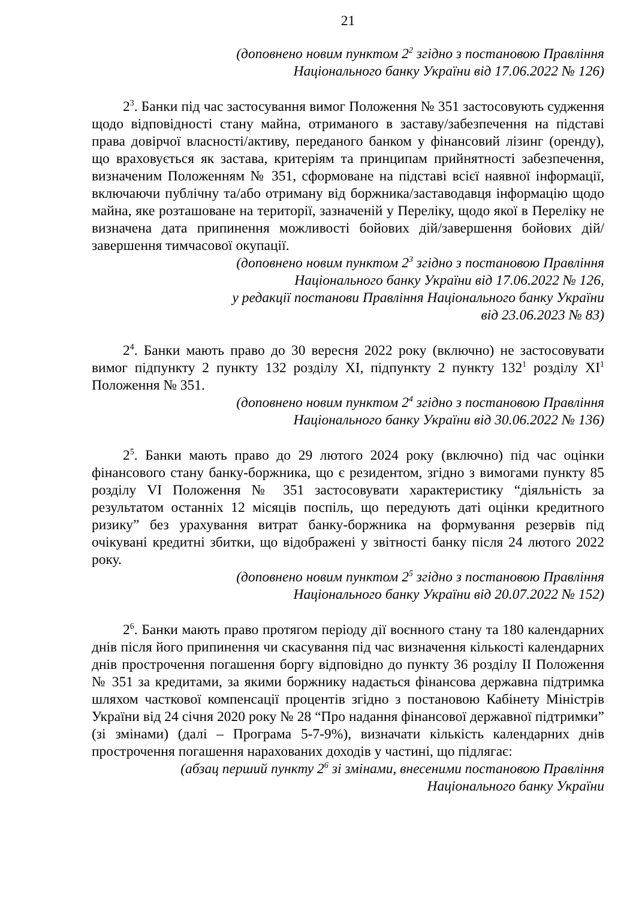21
(доповнено новим пунктом 2<sup>2</sup> згідно з постановою Правління
Національного банку України від 17.06.2022 № 126)
2<sup>3</sup>. Банки під час застосування вимог Положення № 351 застосовують судження щодо відповідності стану майна, отриманого в заставу/забезпечення на підставі права довірчої власності/активу, переданого банком у фінансовий лізинг (оренду), що враховується як застава, критеріям та принципам прийнятності забезпечення, визначеним Положенням № 351, сформоване на підставі всієї наявної інформації, включаючи публічну та/або отриману від боржника/заставодавця інформацію щодо майна, яке розташоване на території, зазначеній у Переліку, щодо якої в Переліку не визначена дата припинення можливості бойових дій/завершення бойових дій/завершення тимчасової окупації.
(доповнено новим пунктом 2<sup>3</sup> згідно з постановою Правління
Національного банку України від 17.06.2022 № 126,
у редакції постанови Правління Національного банку України
від 23.06.2023 № 83)
2<sup>4</sup>. Банки мають право до 30 вересня 2022 року (включно) не застосовувати вимог підпункту 2 пункту 132 розділу XI, підпункту 2 пункту 132<sup>1</sup> розділу XI<sup>1</sup> Положення № 351.
(доповнено новим пунктом 2<sup>4</sup> згідно з постановою Правління
Національного банку України від 30.06.2022 № 136)
2<sup>5</sup>. Банки мають право до 29 лютого 2024 року (включно) під час оцінки фінансового стану банку-боржника, що є резидентом, згідно з вимогами пункту 85 розділу VI Положення № 351 застосовувати характеристику “діяльність за результатом останніх 12 місяців поспіль, що передують даті оцінки кредитного ризику” без урахування витрат банку-боржника на формування резервів під очікувані кредитні збитки, що відображені у звітності банку після 24 лютого 2022 року.
(доповнено новим пунктом 2<sup>5</sup> згідно з постановою Правління
Національного банку України від 20.07.2022 № 152)
2<sup>6</sup>. Банки мають право протягом періоду дії воєнного стану та 180 календарних днів після його припинення чи скасування під час визначення кількості календарних днів прострочення погашення боргу відповідно до пункту 36 розділу II Положення № 351 за кредитами, за якими боржнику надається фінансова державна підтримка шляхом часткової компенсації процентів згідно з постановою Кабінету Міністрів України від 24 січня 2020 року № 28 “Про надання фінансової державної підтримки” (зі змінами) (далі – Програма 5-7-9%), визначати кількість календарних днів прострочення погашення нарахованих доходів у частині, що підлягає:
(абзац перший пункту 2<sup>6</sup> зі змінами, внесеними постановою Правління
Національного банку України